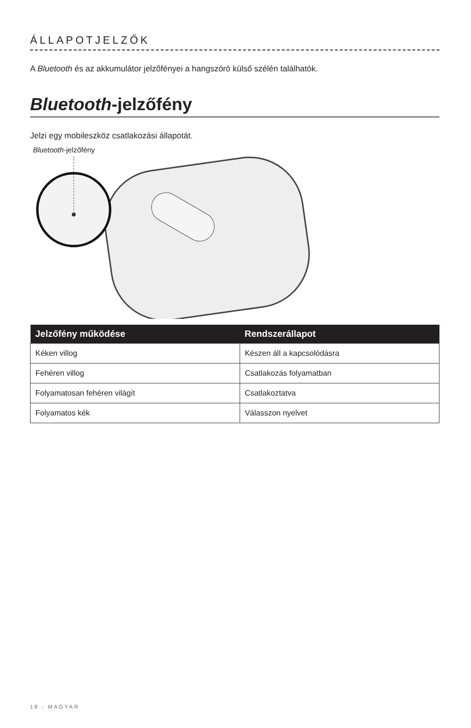ÁLLAPOTJELZŐK
A Bluetooth és az akkumulátor jelzőfényei a hangszóró külső szélén találhatók.
Bluetooth-jelzőfény
Jelzi egy mobileszköz csatlakozási állapotát.
Bluetooth-jelzőfény
| Jelzőfény működése | Rendszerállapot |
| --- | --- |
| Kéken villog | Készen áll a kapcsolódásra |
| Fehéren villog | Csatlakozás folyamatban |
| Folyamatosan fehéren világít | Csatlakoztatva |
| Folyamatos kék | Válasszon nyelvet |
18 - MAGYAR